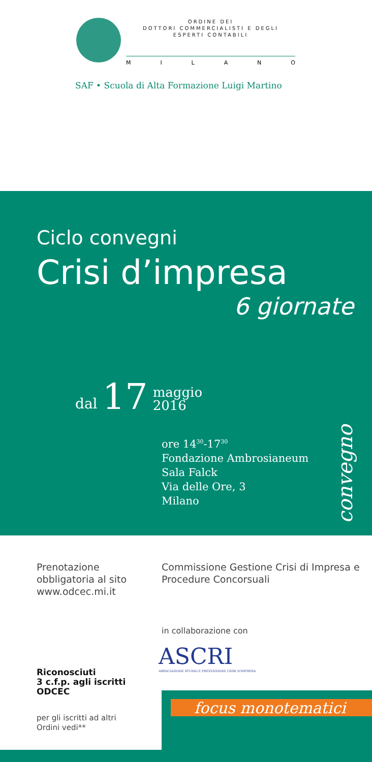ORDINE DEI
DOTTORI COMMERCIALISTI E DEGLI
ESPERTI CONTABILI
MILANO
SAF • Scuola di Alta Formazione Luigi Martino
Ciclo convegni
Crisi d’impresa
6 giornate
dal 17 maggio
2016
ore 14<sup>30</sup>-17<sup>30</sup>
Fondazione Ambrosianeum
Sala Falck
Via delle Ore, 3
Milano
convegno
Prenotazione
obbligatoria al sito
www.odcec.mi.it
Commissione Gestione Crisi di Impresa e Procedure Concorsuali
in collaborazione con
ASCRI
ASSOCIAZIONE STUDIO E PREVENZIONE CRISI D'IMPRESA
Riconosciuti
3 c.f.p. agli iscritti
ODCEC
per gli iscritti ad altri
Ordini vedi**
focus monotematici